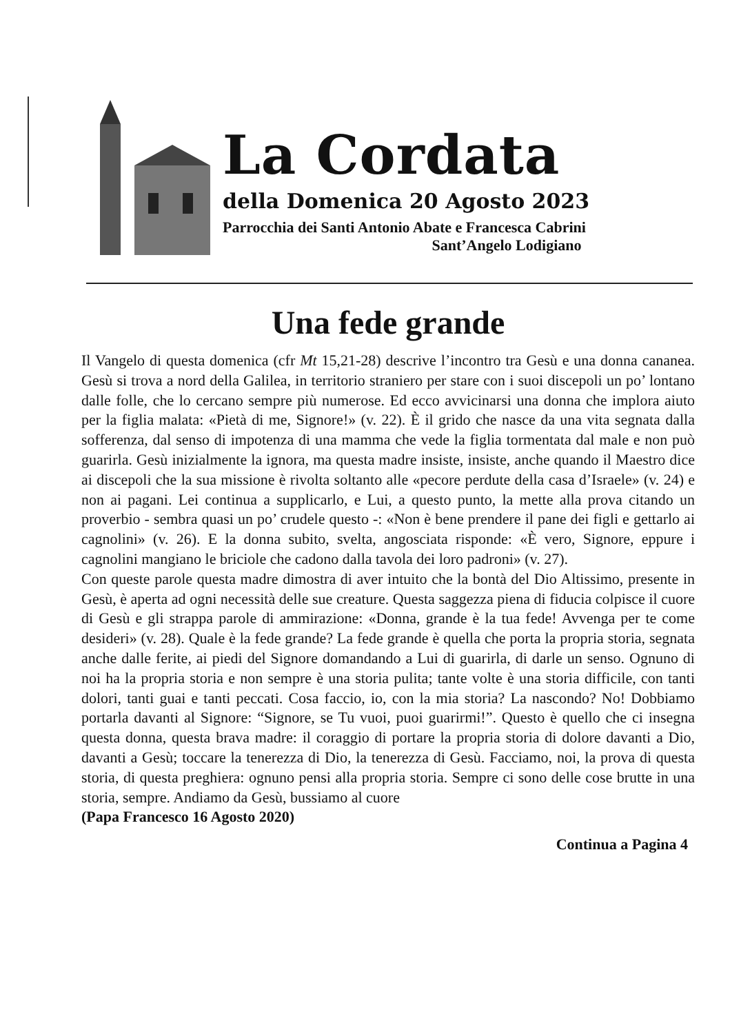La Cordata
della Domenica 20 Agosto 2023
Parrocchia dei Santi Antonio Abate e Francesca Cabrini
Sant’Angelo Lodigiano
Una fede grande
Il Vangelo di questa domenica (cfr Mt 15,21-28) descrive l’incontro tra Gesù e una donna cananea. Gesù si trova a nord della Galilea, in territorio straniero per stare con i suoi discepoli un po’ lontano dalle folle, che lo cercano sempre più numerose. Ed ecco avvicinarsi una donna che implora aiuto per la figlia malata: «Pietà di me, Signore!» (v. 22). È il grido che nasce da una vita segnata dalla sofferenza, dal senso di impotenza di una mamma che vede la figlia tormentata dal male e non può guarirla. Gesù inizialmente la ignora, ma questa madre insiste, insiste, anche quando il Maestro dice ai discepoli che la sua missione è rivolta soltanto alle «pecore perdute della casa d’Israele» (v. 24) e non ai pagani. Lei continua a supplicarlo, e Lui, a questo punto, la mette alla prova citando un proverbio - sembra quasi un po’ crudele questo -: «Non è bene prendere il pane dei figli e gettarlo ai cagnolini» (v. 26). E la donna subito, svelta, angosciata risponde: «È vero, Signore, eppure i cagnolini mangiano le briciole che cadono dalla tavola dei loro padroni» (v. 27).
Con queste parole questa madre dimostra di aver intuito che la bontà del Dio Altissimo, presente in Gesù, è aperta ad ogni necessità delle sue creature. Questa saggezza piena di fiducia colpisce il cuore di Gesù e gli strappa parole di ammirazione: «Donna, grande è la tua fede! Avvenga per te come desideri» (v. 28). Quale è la fede grande? La fede grande è quella che porta la propria storia, segnata anche dalle ferite, ai piedi del Signore domandando a Lui di guarirla, di darle un senso. Ognuno di noi ha la propria storia e non sempre è una storia pulita; tante volte è una storia difficile, con tanti dolori, tanti guai e tanti peccati. Cosa faccio, io, con la mia storia? La nascondo? No! Dobbiamo portarla davanti al Signore: “Signore, se Tu vuoi, puoi guarirmi!”. Questo è quello che ci insegna questa donna, questa brava madre: il coraggio di portare la propria storia di dolore davanti a Dio, davanti a Gesù; toccare la tenerezza di Dio, la tenerezza di Gesù. Facciamo, noi, la prova di questa storia, di questa preghiera: ognuno pensi alla propria storia. Sempre ci sono delle cose brutte in una storia, sempre. Andiamo da Gesù, bussiamo al cuore
(Papa Francesco 16 Agosto 2020)
Continua a Pagina 4